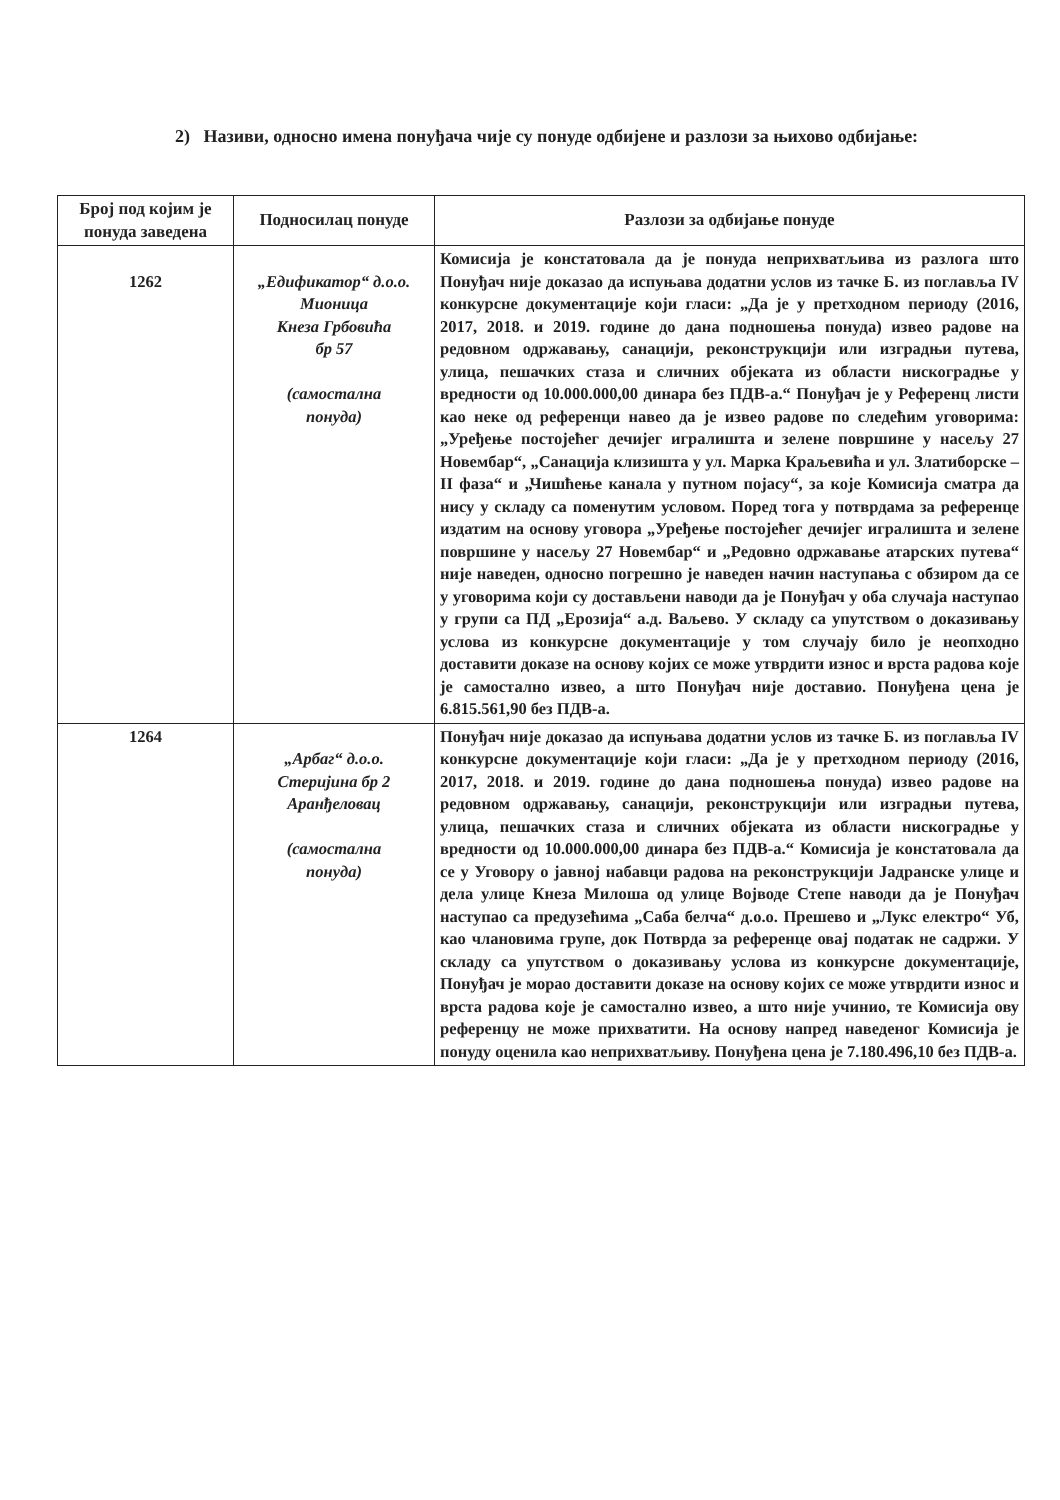2) Називи, односно имена понуђача чије су понуде одбијене и разлози за њихово одбијање:
| Број под којим је понуда заведена | Подносилац понуде | Разлози за одбијање понуде |
| --- | --- | --- |
| 1262 | „Едификатор“ д.о.о. Мионица Кнеза Грбовића бр 57 (самостална понуда) | Комисија је констатовала да је понуда неприхватљива из разлога што Понуђач није доказао да испуњава додатни услов из тачке Б. из поглавља IV конкурсне документације који гласи: „Да је у претходном периоду (2016, 2017, 2018. и 2019. године до дана подношења понуда) извео радове на редовном одржавању, санацији, реконструкцији или изградњи путева, улица, пешачких стаза и сличних објеката из области нискоградње у вредности од 10.000.000,00 динара без ПДВ-а.“ Понуђач је у Референц листи као неке од референци навео да је извео радове по следећим уговорима: „Уређење постојећег дечијег игралишта и зелене површине у насељу 27 Новембар“, „Санација клизишта у ул. Марка Краљевића и ул. Златиборске – II фаза“ и „Чишћење канала у путном појасу“, за које Комисија сматра да нису у складу са поменутим условом. Поред тога у потврдама за референце издатим на основу уговора „Уређење постојећег дечијег игралишта и зелене површине у насељу 27 Новембар“ и „Редовно одржавање атарских путева“ није наведен, односно погрешно је наведен начин наступања с обзиром да се у уговорима који су достављени наводи да је Понуђач у оба случаја наступао у групи са ПД „Ерозија“ а.д. Ваљево. У складу са упутством о доказивању услова из конкурсне документације у том случају било је неопходно доставити доказе на основу којих се може утврдити износ и врста радова које је самостално извео, а што Понуђач није доставио. Понуђена цена је 6.815.561,90 без ПДВ-а. |
| 1264 | „Арбаг“ д.о.о. Стеријина бр 2 Аранђеловац (самостална понуда) | Понуђач није доказао да испуњава додатни услов из тачке Б. из поглавља IV конкурсне документације који гласи: „Да је у претходном периоду (2016, 2017, 2018. и 2019. године до дана подношења понуда) извео радове на редовном одржавању, санацији, реконструкцији или изградњи путева, улица, пешачких стаза и сличних објеката из области нискоградње у вредности од 10.000.000,00 динара без ПДВ-а.“ Комисија је констатовала да се у Уговору о јавној набавци радова на реконструкцији Јадранске улице и дела улице Кнеза Милоша од улице Војводе Степе наводи да је Понуђач наступао са предузећима „Саба белча“ д.о.о. Прешево и „Лукс електро“ Уб, као члановима групе, док Потврда за референце овај податак не садржи. У складу са упутством о доказивању услова из конкурсне документације, Понуђач је морао доставити доказе на основу којих се може утврдити износ и врста радова које је самостално извео, а што није учинио, те Комисија ову референцу не може прихватити. На основу напред наведеног Комисија је понуду оценила као неприхватљиву. Понуђена цена је 7.180.496,10 без ПДВ-а. |